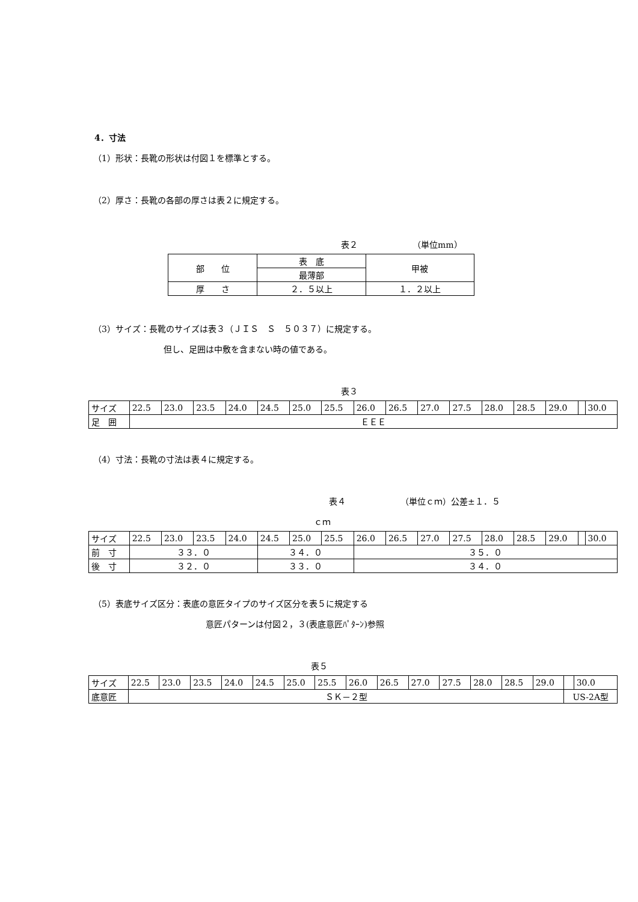4．寸法
（1）形状：長靴の形状は付図１を標準とする。
（2）厚さ：長靴の各部の厚さは表２に規定する。
表２　　　　　　　（単位mm）
| 部 位 | 表 底 | 甲被 |
| | 最薄部 | |
| 厚 さ | ２．５以上 | １．２以上 |
（3）サイズ：長靴のサイズは表３（ＪＩＳ　Ｓ　５０３７）に規定する。
但し、足囲は中敷を含まない時の値である。
表３
| サイズ | 22.5 | 23.0 | 23.5 | 24.0 | 24.5 | 25.0 | 25.5 | 26.0 | 26.5 | 27.0 | 27.5 | 28.0 | 28.5 | 29.0 | | 30.0 |
| 足 囲 | ＥＥＥ | | | | | | | | | | | | | | | |
（4）寸法：長靴の寸法は表４に規定する。
表４　　　　　　　（単位ｃｍ）公差±１．５
ｃｍ
| サイズ | 22.5 | 23.0 | 23.5 | 24.0 | 24.5 | 25.0 | 25.5 | 26.0 | 26.5 | 27.0 | 27.5 | 28.0 | 28.5 | 29.0 | | 30.0 |
| 前 寸 | ３３．０ | | | | ３４．０ | | | ３５．０ | | | | | | | | |
| 後 寸 | ３２．０ | | | | ３３．０ | | | ３４．０ | | | | | | | | |
（5）表底サイズ区分：表底の意匠タイプのサイズ区分を表５に規定する
意匠パターンは付図２，３(表底意匠ﾊﾟﾀｰﾝ)参照
表５
| サイズ | 22.5 | 23.0 | 23.5 | 24.0 | 24.5 | 25.0 | 25.5 | 26.0 | 26.5 | 27.0 | 27.5 | 28.0 | 28.5 | 29.0 | | 30.0 |
| 底意匠 | ＳＫ－２型 | | | | | | | | | | | | | | US-2A型 | |